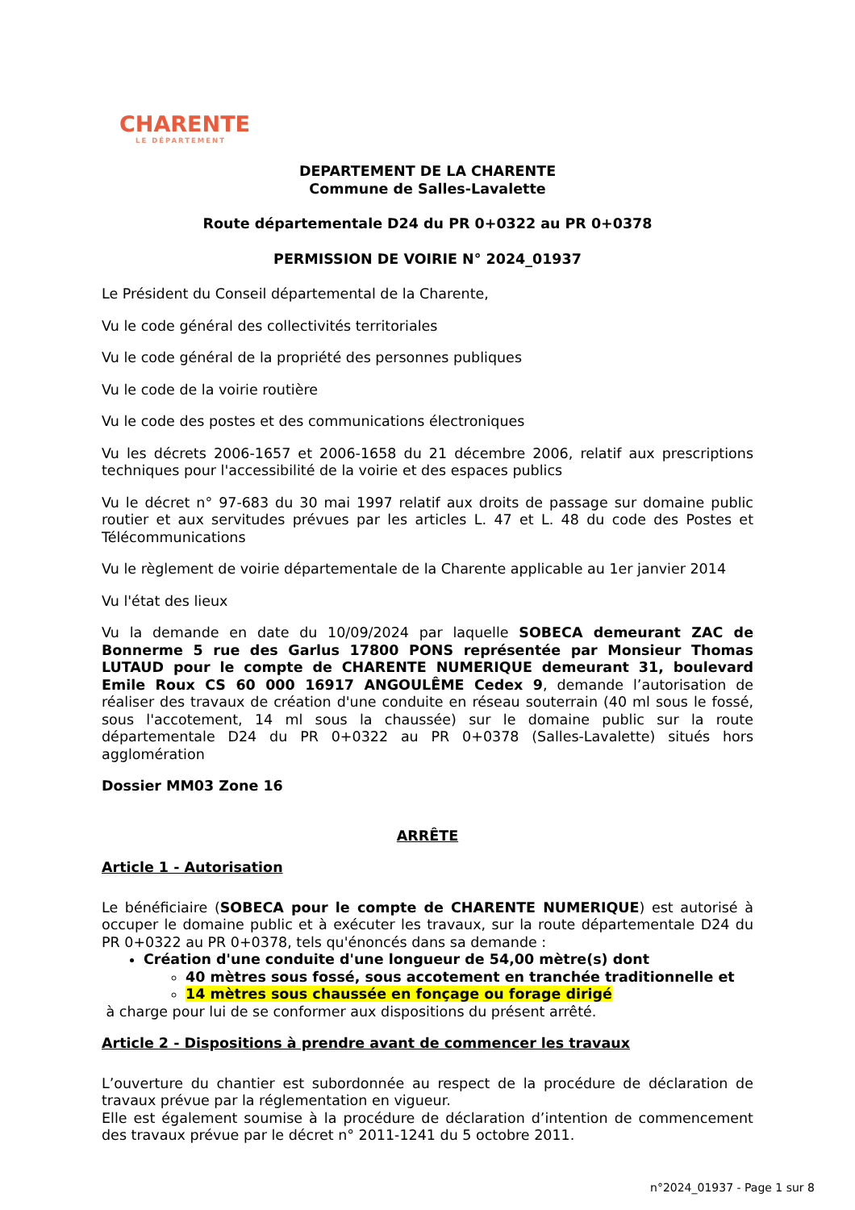CHARENTE
LE DÉPARTEMENT
DEPARTEMENT DE LA CHARENTE
Commune de Salles-Lavalette
Route départementale D24 du PR 0+0322 au PR 0+0378
PERMISSION DE VOIRIE N° 2024_01937
Le Président du Conseil départemental de la Charente,
Vu le code général des collectivités territoriales
Vu le code général de la propriété des personnes publiques
Vu le code de la voirie routière
Vu le code des postes et des communications électroniques
Vu les décrets 2006-1657 et 2006-1658 du 21 décembre 2006, relatif aux prescriptions techniques pour l'accessibilité de la voirie et des espaces publics
Vu le décret n° 97-683 du 30 mai 1997 relatif aux droits de passage sur domaine public routier et aux servitudes prévues par les articles L. 47 et L. 48 du code des Postes et Télécommunications
Vu le règlement de voirie départementale de la Charente applicable au 1er janvier 2014
Vu l'état des lieux
Vu la demande en date du 10/09/2024 par laquelle SOBECA demeurant ZAC de Bonnerme 5 rue des Garlus 17800 PONS représentée par Monsieur Thomas LUTAUD pour le compte de CHARENTE NUMERIQUE demeurant 31, boulevard Emile Roux CS 60 000 16917 ANGOULÊME Cedex 9, demande l’autorisation de réaliser des travaux de création d'une conduite en réseau souterrain (40 ml sous le fossé, sous l'accotement, 14 ml sous la chaussée) sur le domaine public sur la route départementale D24 du PR 0+0322 au PR 0+0378 (Salles-Lavalette) situés hors agglomération
Dossier MM03 Zone 16
ARRÊTE
Article 1 - Autorisation
Le bénéficiaire (SOBECA pour le compte de CHARENTE NUMERIQUE) est autorisé à occuper le domaine public et à exécuter les travaux, sur la route départementale D24 du PR 0+0322 au PR 0+0378, tels qu'énoncés dans sa demande :
Création d'une conduite d'une longueur de 54,00 mètre(s) dont
40 mètres sous fossé, sous accotement en tranchée traditionnelle et
14 mètres sous chaussée en fonçage ou forage dirigé
à charge pour lui de se conformer aux dispositions du présent arrêté.
Article 2 - Dispositions à prendre avant de commencer les travaux
L’ouverture du chantier est subordonnée au respect de la procédure de déclaration de travaux prévue par la réglementation en vigueur.
Elle est également soumise à la procédure de déclaration d’intention de commencement des travaux prévue par le décret n° 2011-1241 du 5 octobre 2011.
n°2024_01937 - Page 1 sur 8